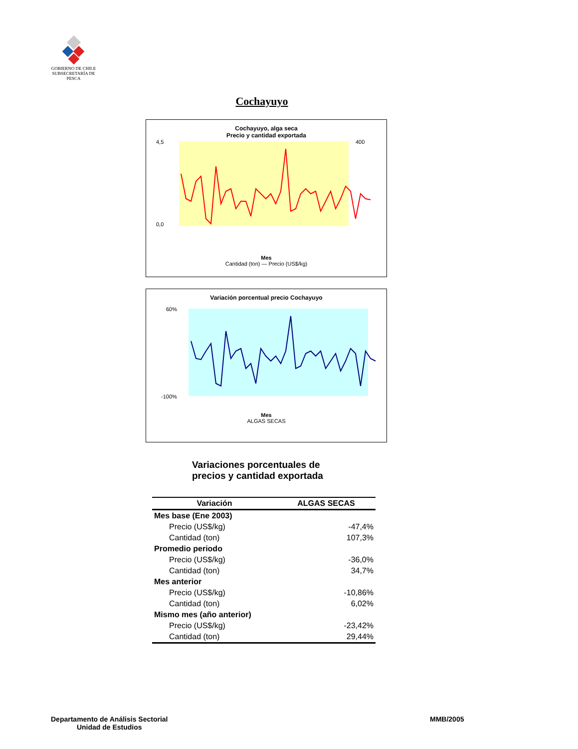GOBIERNO DE CHILE
SUBSECRETARÍA DE PESCA
Cochayuyo
Cochayuyo, alga seca
Precio y cantidad exportada
4,5
0,0
400
Mes
Cantidad (ton) — Precio (US$/kg)
Variación porcentual precio Cochayuyo
60%
-100%
Mes
ALGAS SECAS
Variaciones porcentuales de
precios y cantidad exportada
| Variación | ALGAS SECAS |
| --- | --- |
| Mes base (Ene 2003) | |
| Precio (US$/kg) | -47,4% |
| Cantidad (ton) | 107,3% |
| Promedio periodo | |
| Precio (US$/kg) | -36,0% |
| Cantidad (ton) | 34,7% |
| Mes anterior | |
| Precio (US$/kg) | -10,86% |
| Cantidad (ton) | 6,02% |
| Mismo mes (año anterior) | |
| Precio (US$/kg) | -23,42% |
| Cantidad (ton) | 29,44% |
Departamento de Análisis Sectorial
Unidad de Estudios
MMB/2005